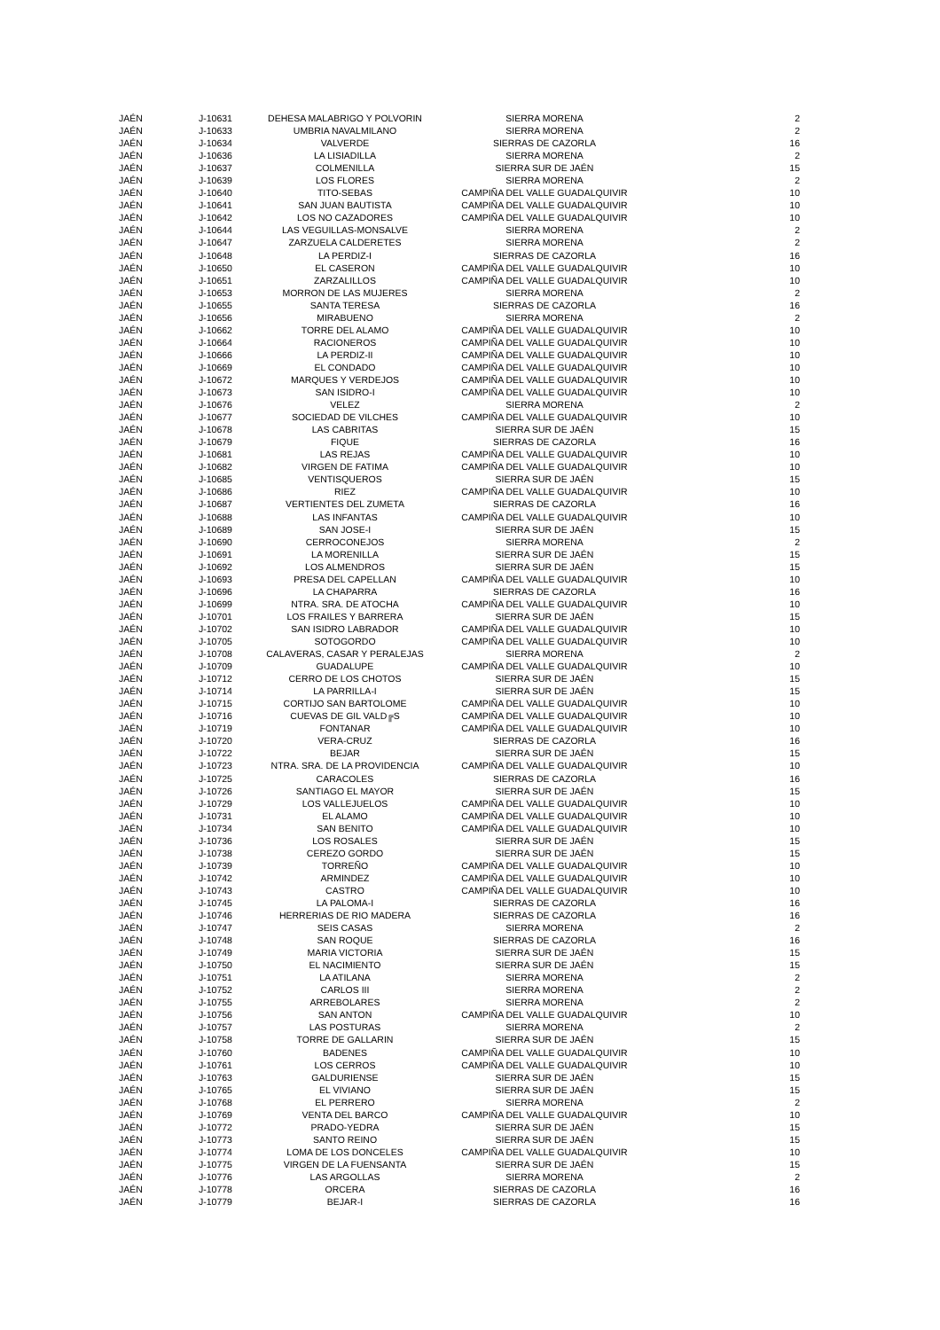| JAÉN | J-10631 | DEHESA MALABRIGO Y POLVORIN | SIERRA MORENA | 2 |
| JAÉN | J-10633 | UMBRIA NAVALMILANO | SIERRA MORENA | 2 |
| JAÉN | J-10634 | VALVERDE | SIERRAS DE CAZORLA | 16 |
| JAÉN | J-10636 | LA LISIADILLA | SIERRA MORENA | 2 |
| JAÉN | J-10637 | COLMENILLA | SIERRA SUR DE JAÉN | 15 |
| JAÉN | J-10639 | LOS FLORES | SIERRA MORENA | 2 |
| JAÉN | J-10640 | TITO-SEBAS | CAMPIÑA DEL VALLE GUADALQUIVIR | 10 |
| JAÉN | J-10641 | SAN JUAN BAUTISTA | CAMPIÑA DEL VALLE GUADALQUIVIR | 10 |
| JAÉN | J-10642 | LOS NO CAZADORES | CAMPIÑA DEL VALLE GUADALQUIVIR | 10 |
| JAÉN | J-10644 | LAS VEGUILLAS-MONSALVE | SIERRA MORENA | 2 |
| JAÉN | J-10647 | ZARZUELA CALDERETES | SIERRA MORENA | 2 |
| JAÉN | J-10648 | LA PERDIZ-I | SIERRAS DE CAZORLA | 16 |
| JAÉN | J-10650 | EL CASERON | CAMPIÑA DEL VALLE GUADALQUIVIR | 10 |
| JAÉN | J-10651 | ZARZALILLOS | CAMPIÑA DEL VALLE GUADALQUIVIR | 10 |
| JAÉN | J-10653 | MORRON DE LAS MUJERES | SIERRA MORENA | 2 |
| JAÉN | J-10655 | SANTA TERESA | SIERRAS DE CAZORLA | 16 |
| JAÉN | J-10656 | MIRABUENO | SIERRA MORENA | 2 |
| JAÉN | J-10662 | TORRE DEL ALAMO | CAMPIÑA DEL VALLE GUADALQUIVIR | 10 |
| JAÉN | J-10664 | RACIONEROS | CAMPIÑA DEL VALLE GUADALQUIVIR | 10 |
| JAÉN | J-10666 | LA PERDIZ-II | CAMPIÑA DEL VALLE GUADALQUIVIR | 10 |
| JAÉN | J-10669 | EL CONDADO | CAMPIÑA DEL VALLE GUADALQUIVIR | 10 |
| JAÉN | J-10672 | MARQUES Y VERDEJOS | CAMPIÑA DEL VALLE GUADALQUIVIR | 10 |
| JAÉN | J-10673 | SAN ISIDRO-I | CAMPIÑA DEL VALLE GUADALQUIVIR | 10 |
| JAÉN | J-10676 | VELEZ | SIERRA MORENA | 2 |
| JAÉN | J-10677 | SOCIEDAD DE VILCHES | CAMPIÑA DEL VALLE GUADALQUIVIR | 10 |
| JAÉN | J-10678 | LAS CABRITAS | SIERRA SUR DE JAÉN | 15 |
| JAÉN | J-10679 | FIQUE | SIERRAS DE CAZORLA | 16 |
| JAÉN | J-10681 | LAS REJAS | CAMPIÑA DEL VALLE GUADALQUIVIR | 10 |
| JAÉN | J-10682 | VIRGEN DE FATIMA | CAMPIÑA DEL VALLE GUADALQUIVIR | 10 |
| JAÉN | J-10685 | VENTISQUEROS | SIERRA SUR DE JAÉN | 15 |
| JAÉN | J-10686 | RIEZ | CAMPIÑA DEL VALLE GUADALQUIVIR | 10 |
| JAÉN | J-10687 | VERTIENTES DEL ZUMETA | SIERRAS DE CAZORLA | 16 |
| JAÉN | J-10688 | LAS INFANTAS | CAMPIÑA DEL VALLE GUADALQUIVIR | 10 |
| JAÉN | J-10689 | SAN JOSE-I | SIERRA SUR DE JAÉN | 15 |
| JAÉN | J-10690 | CERROCONEJOS | SIERRA MORENA | 2 |
| JAÉN | J-10691 | LA MORENILLA | SIERRA SUR DE JAÉN | 15 |
| JAÉN | J-10692 | LOS ALMENDROS | SIERRA SUR DE JAÉN | 15 |
| JAÉN | J-10693 | PRESA DEL CAPELLAN | CAMPIÑA DEL VALLE GUADALQUIVIR | 10 |
| JAÉN | J-10696 | LA CHAPARRA | SIERRAS DE CAZORLA | 16 |
| JAÉN | J-10699 | NTRA. SRA. DE ATOCHA | CAMPIÑA DEL VALLE GUADALQUIVIR | 10 |
| JAÉN | J-10701 | LOS FRAILES Y BARRERA | SIERRA SUR DE JAÉN | 15 |
| JAÉN | J-10702 | SAN ISIDRO LABRADOR | CAMPIÑA DEL VALLE GUADALQUIVIR | 10 |
| JAÉN | J-10705 | SOTOGORDO | CAMPIÑA DEL VALLE GUADALQUIVIR | 10 |
| JAÉN | J-10708 | CALAVERAS, CASAR Y PERALEJAS | SIERRA MORENA | 2 |
| JAÉN | J-10709 | GUADALUPE | CAMPIÑA DEL VALLE GUADALQUIVIR | 10 |
| JAÉN | J-10712 | CERRO DE LOS CHOTOS | SIERRA SUR DE JAÉN | 15 |
| JAÉN | J-10714 | LA PARRILLA-I | SIERRA SUR DE JAÉN | 15 |
| JAÉN | J-10715 | CORTIJO SAN BARTOLOME | CAMPIÑA DEL VALLE GUADALQUIVIR | 10 |
| JAÉN | J-10716 | CUEVAS DE GIL VALD╔S | CAMPIÑA DEL VALLE GUADALQUIVIR | 10 |
| JAÉN | J-10719 | FONTANAR | CAMPIÑA DEL VALLE GUADALQUIVIR | 10 |
| JAÉN | J-10720 | VERA-CRUZ | SIERRAS DE CAZORLA | 16 |
| JAÉN | J-10722 | BEJAR | SIERRA SUR DE JAÉN | 15 |
| JAÉN | J-10723 | NTRA. SRA. DE LA PROVIDENCIA | CAMPIÑA DEL VALLE GUADALQUIVIR | 10 |
| JAÉN | J-10725 | CARACOLES | SIERRAS DE CAZORLA | 16 |
| JAÉN | J-10726 | SANTIAGO EL MAYOR | SIERRA SUR DE JAÉN | 15 |
| JAÉN | J-10729 | LOS VALLEJUELOS | CAMPIÑA DEL VALLE GUADALQUIVIR | 10 |
| JAÉN | J-10731 | EL ALAMO | CAMPIÑA DEL VALLE GUADALQUIVIR | 10 |
| JAÉN | J-10734 | SAN BENITO | CAMPIÑA DEL VALLE GUADALQUIVIR | 10 |
| JAÉN | J-10736 | LOS ROSALES | SIERRA SUR DE JAÉN | 15 |
| JAÉN | J-10738 | CEREZO GORDO | SIERRA SUR DE JAÉN | 15 |
| JAÉN | J-10739 | TORREÑO | CAMPIÑA DEL VALLE GUADALQUIVIR | 10 |
| JAÉN | J-10742 | ARMINDEZ | CAMPIÑA DEL VALLE GUADALQUIVIR | 10 |
| JAÉN | J-10743 | CASTRO | CAMPIÑA DEL VALLE GUADALQUIVIR | 10 |
| JAÉN | J-10745 | LA PALOMA-I | SIERRAS DE CAZORLA | 16 |
| JAÉN | J-10746 | HERRERIAS DE RIO MADERA | SIERRAS DE CAZORLA | 16 |
| JAÉN | J-10747 | SEIS CASAS | SIERRA MORENA | 2 |
| JAÉN | J-10748 | SAN ROQUE | SIERRAS DE CAZORLA | 16 |
| JAÉN | J-10749 | MARIA VICTORIA | SIERRA SUR DE JAÉN | 15 |
| JAÉN | J-10750 | EL NACIMIENTO | SIERRA SUR DE JAÉN | 15 |
| JAÉN | J-10751 | LA ATILANA | SIERRA MORENA | 2 |
| JAÉN | J-10752 | CARLOS III | SIERRA MORENA | 2 |
| JAÉN | J-10755 | ARREBOLARES | SIERRA MORENA | 2 |
| JAÉN | J-10756 | SAN ANTON | CAMPIÑA DEL VALLE GUADALQUIVIR | 10 |
| JAÉN | J-10757 | LAS POSTURAS | SIERRA MORENA | 2 |
| JAÉN | J-10758 | TORRE DE GALLARIN | SIERRA SUR DE JAÉN | 15 |
| JAÉN | J-10760 | BADENES | CAMPIÑA DEL VALLE GUADALQUIVIR | 10 |
| JAÉN | J-10761 | LOS CERROS | CAMPIÑA DEL VALLE GUADALQUIVIR | 10 |
| JAÉN | J-10763 | GALDURIENSE | SIERRA SUR DE JAÉN | 15 |
| JAÉN | J-10765 | EL VIVIANO | SIERRA SUR DE JAÉN | 15 |
| JAÉN | J-10768 | EL PERRERO | SIERRA MORENA | 2 |
| JAÉN | J-10769 | VENTA DEL BARCO | CAMPIÑA DEL VALLE GUADALQUIVIR | 10 |
| JAÉN | J-10772 | PRADO-YEDRA | SIERRA SUR DE JAÉN | 15 |
| JAÉN | J-10773 | SANTO REINO | SIERRA SUR DE JAÉN | 15 |
| JAÉN | J-10774 | LOMA DE LOS DONCELES | CAMPIÑA DEL VALLE GUADALQUIVIR | 10 |
| JAÉN | J-10775 | VIRGEN DE LA FUENSANTA | SIERRA SUR DE JAÉN | 15 |
| JAÉN | J-10776 | LAS ARGOLLAS | SIERRA MORENA | 2 |
| JAÉN | J-10778 | ORCERA | SIERRAS DE CAZORLA | 16 |
| JAÉN | J-10779 | BEJAR-I | SIERRAS DE CAZORLA | 16 |